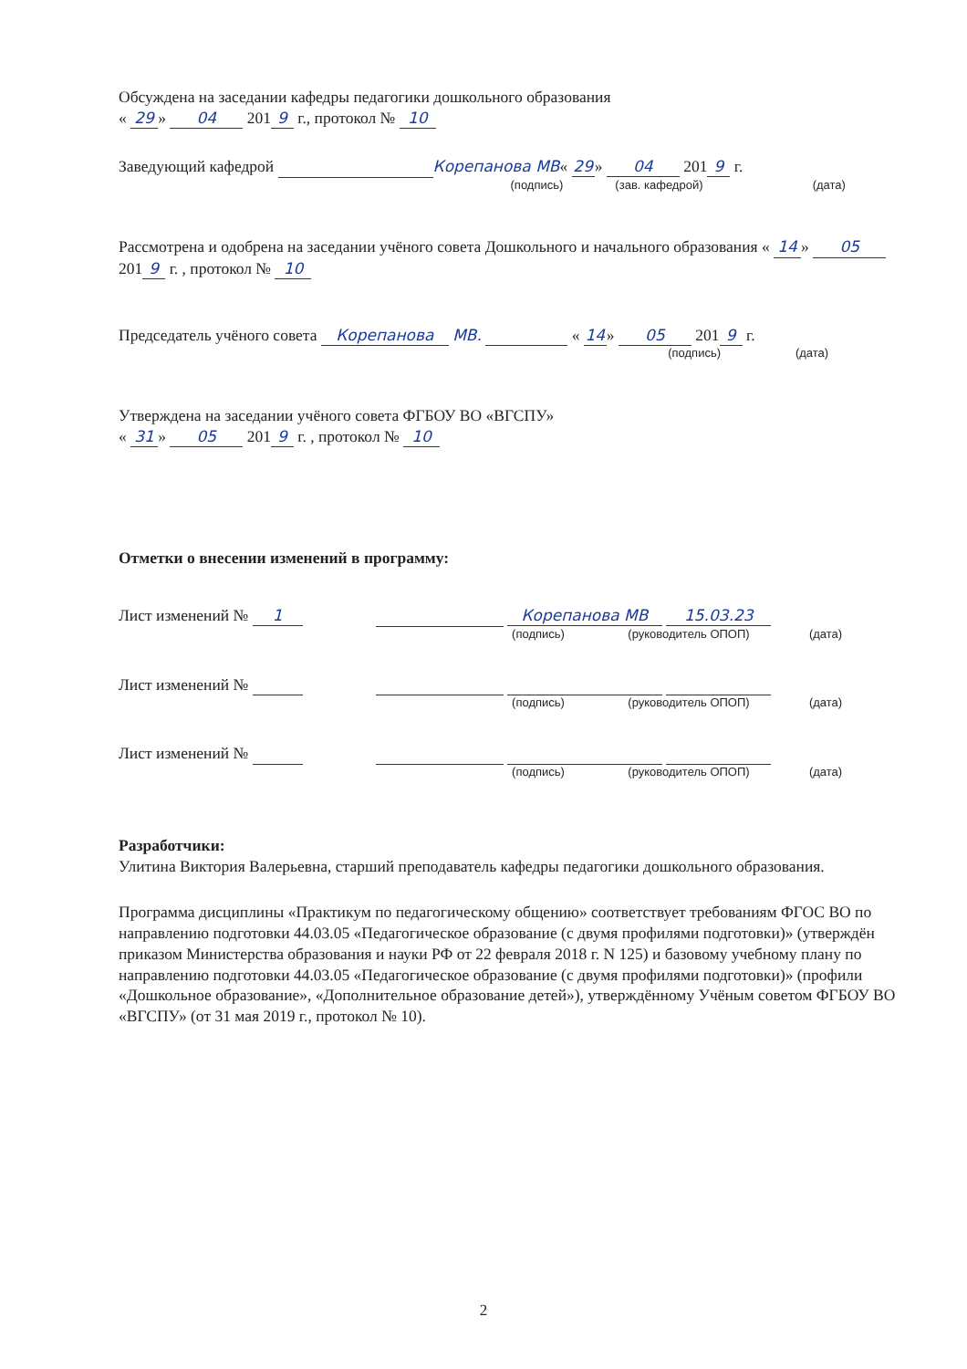Обсуждена на заседании кафедры педагогики дошкольного образования
« 29 » 04 201 9 г., протокол № 10
Заведующий кафедрой Корепанова МВ« 29 » 04 201 9 г.
(подпись) (зав. кафедрой) (дата)
Рассмотрена и одобрена на заседании учёного совета Дошкольного и начального образования « 14 » 05 201 9 г. , протокол № 10
Председатель учёного совета Корепанова МВ. « 14 » 05 201 9 г.
(подпись) (дата)
Утверждена на заседании учёного совета ФГБОУ ВО «ВГСПУ»
« 31 » 05 201 9 г. , протокол № 10
Отметки о внесении изменений в программу:
Лист изменений № 1 Корепанова МВ 15.03.23
(подпись) (руководитель ОПОП) (дата)
Лист изменений №
(подпись) (руководитель ОПОП) (дата)
Лист изменений №
(подпись) (руководитель ОПОП) (дата)
Разработчики:
Улитина Виктория Валерьевна, старший преподаватель кафедры педагогики дошкольного образования.
Программа дисциплины «Практикум по педагогическому общению» соответствует требованиям ФГОС ВО по направлению подготовки 44.03.05 «Педагогическое образование (с двумя профилями подготовки)» (утверждён приказом Министерства образования и науки РФ от 22 февраля 2018 г. N 125) и базовому учебному плану по направлению подготовки 44.03.05 «Педагогическое образование (с двумя профилями подготовки)» (профили «Дошкольное образование», «Дополнительное образование детей»), утверждённому Учёным советом ФГБОУ ВО «ВГСПУ» (от 31 мая 2019 г., протокол № 10).
2